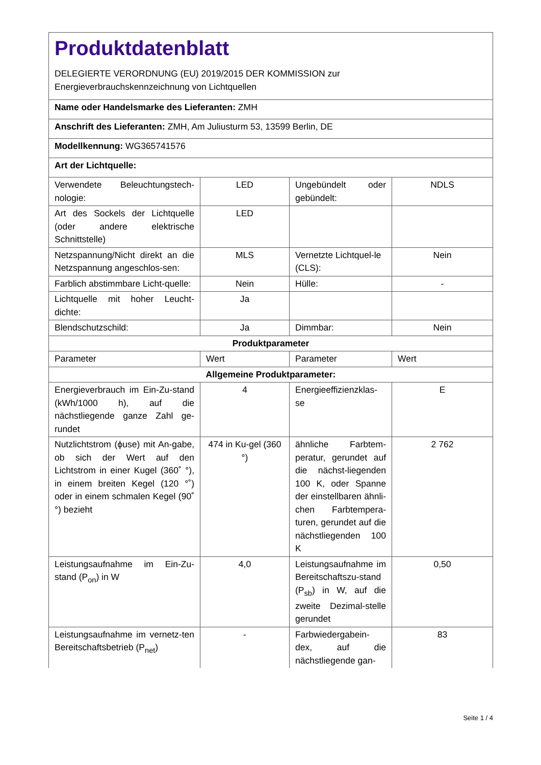| Produktdatenblatt DELEGIERTE VERORDNUNG (EU) 2019/2015 DER KOMMISSION zur Energieverbrauchskennzeichnung von Lichtquellen | | | |
| Name oder Handelsmarke des Lieferanten: ZMH | | | |
| Anschrift des Lieferanten: ZMH, Am Juliusturm 53, 13599 Berlin, DE | | | |
| Modellkennung: WG365741576 | | | |
| Art der Lichtquelle: | | | |
| Verwendete Beleuchtungstech-nologie: | LED | Ungebündelt oder gebündelt: | NDLS |
| Art des Sockels der Lichtquelle (oder andere elektrische Schnittstelle) | LED | | |
| Netzspannung/Nicht direkt an die Netzspannung angeschlos-sen: | MLS | Vernetzte Lichtquel-le (CLS): | Nein |
| Farblich abstimmbare Licht-quelle: | Nein | Hülle: | - |
| Lichtquelle mit hoher Leucht-dichte: | Ja | | |
| Blendschutzschild: | Ja | Dimmbar: | Nein |
| Produktparameter | | | |
| Parameter | Wert | Parameter | Wert |
| Allgemeine Produktparameter: | | | |
| Energieverbrauch im Ein-Zu-stand (kWh/1000 h), auf die nächstliegende ganze Zahl ge-rundet | 4 | Energieeffizienzklas-se | E |
| Nutzlichtstrom (ϕuse) mit An-gabe, ob sich der Wert auf den Lichtstrom in einer Kugel (360˚ °), in einem breiten Kegel (120 °˚) oder in einem schmalen Kegel (90˚ °) bezieht | 474 in Ku-gel (360 °) | ähnliche Farbtem-peratur, gerundet auf die nächst-liegenden 100 K, oder Spanne der einstellbaren ähnli-chen Farbtempera-turen, gerundet auf die nächstliegenden 100 K | 2 762 |
| Leistungsaufnahme im Ein-Zu-stand (P<sub>on</sub>) in W | 4,0 | Leistungsaufnahme im Bereitschaftszu-stand (P<sub>sb</sub>) in W, auf die zweite Dezimal-stelle gerundet | 0,50 |
| Leistungsaufnahme im vernetz-ten Bereitschaftsbetrieb (P<sub>net</sub>) | - | Farbwiedergabein-dex, auf die nächstliegende gan- | 83 |
Seite 1 / 4